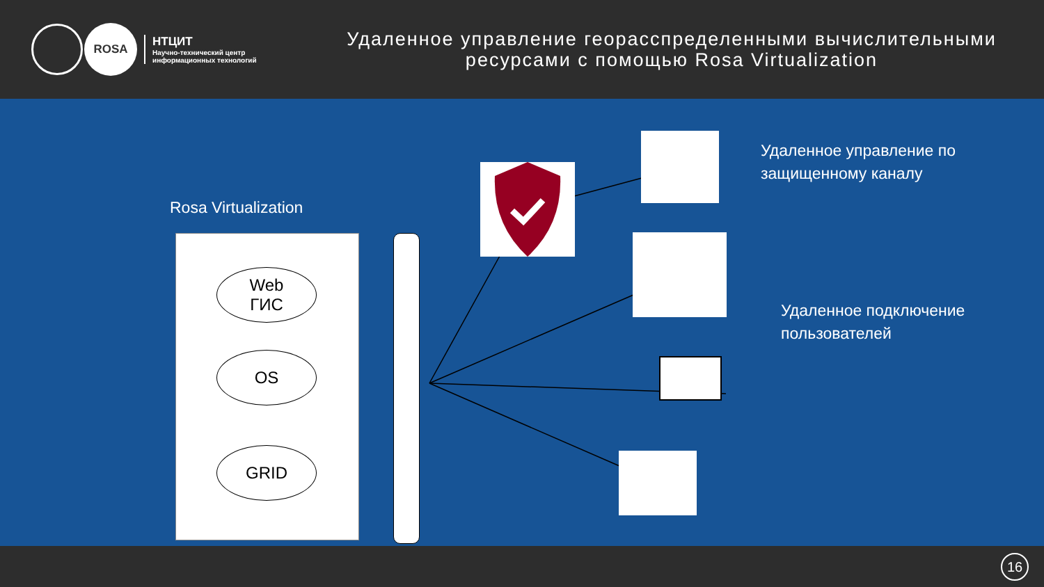ROSA
НТЦИТ
Научно-технический центр
информационных технологий
Удаленное управление георасспределенными вычислительными ресурсами с помощью Rosa Virtualization
Rosa Virtualization
Web
ГИС
OS
GRID
Удаленное управление по
защищенному каналу
Удаленное подключение
пользователей
16